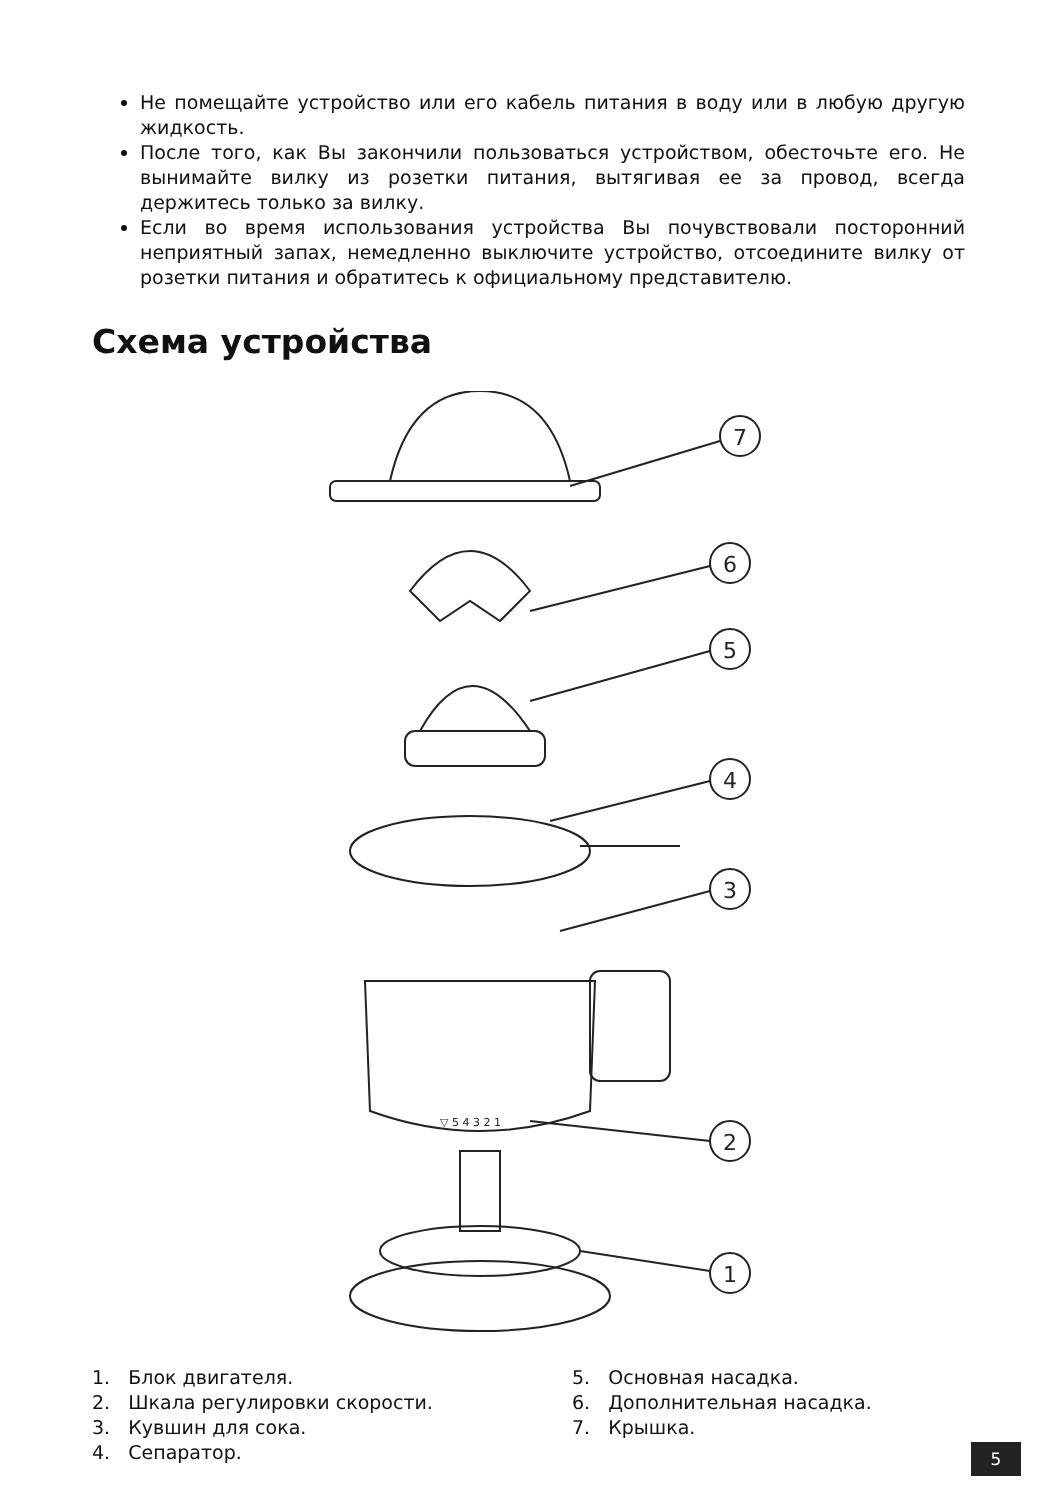Не помещайте устройство или его кабель питания в воду или в любую другую жидкость.
После того, как Вы закончили пользоваться устройством, обесточьте его. Не вынимайте вилку из розетки питания, вытягивая ее за провод, всегда держитесь только за вилку.
Если во время использования устройства Вы почувствовали посторонний неприятный запах, немедленно выключите устройство, отсоедините вилку от розетки питания и обратитесь к официальному представителю.
Схема устройства
7
6
5
4
3
▽ 5 4 3 2 1
2
1
1. Блок двигателя.
2. Шкала регулировки скорости.
3. Кувшин для сока.
4. Сепаратор.
5. Основная насадка.
6. Дополнительная насадка.
7. Крышка.
5